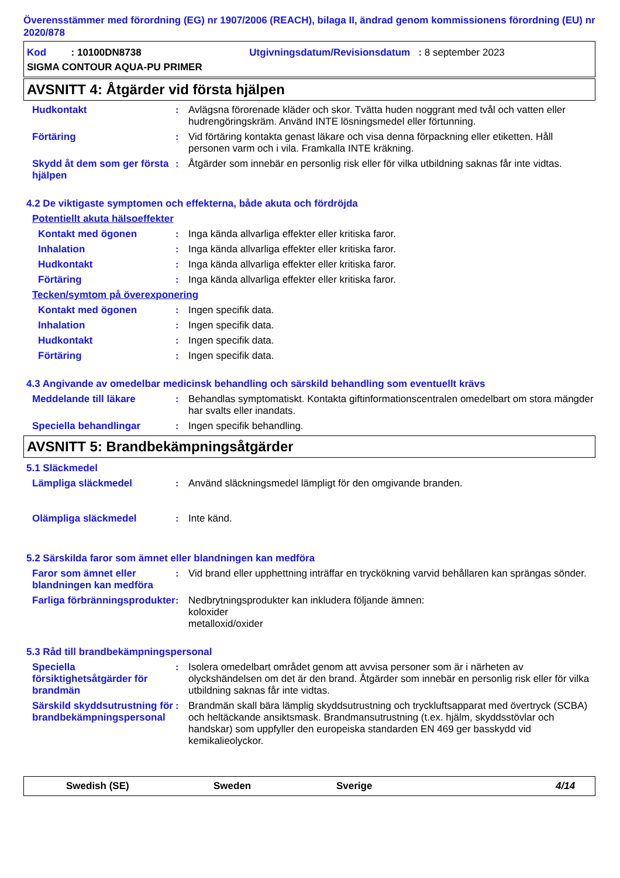Överensstämmer med förordning (EG) nr 1907/2006 (REACH), bilaga II, ändrad genom kommissionens förordning (EU) nr 2020/878
Kod : 10100DN8738 Utgivningsdatum/Revisionsdatum : 8 september 2023
SIGMA CONTOUR AQUA-PU PRIMER
AVSNITT 4: Åtgärder vid första hjälpen
Hudkontakt : Avlägsna förorenade kläder och skor. Tvätta huden noggrant med tvål och vatten eller hudrengöringskräm. Använd INTE lösningsmedel eller förtunning.
Förtäring : Vid förtäring kontakta genast läkare och visa denna förpackning eller etiketten. Håll personen varm och i vila. Framkalla INTE kräkning.
Skydd åt dem som ger första hjälpen
: Åtgärder som innebär en personlig risk eller för vilka utbildning saknas får inte vidtas.
4.2 De viktigaste symptomen och effekterna, både akuta och fördröjda
Potentiellt akuta hälsoeffekter
Kontakt med ögonen : Inga kända allvarliga effekter eller kritiska faror.
Inhalation : Inga kända allvarliga effekter eller kritiska faror.
Hudkontakt : Inga kända allvarliga effekter eller kritiska faror.
Förtäring : Inga kända allvarliga effekter eller kritiska faror.
Tecken/symtom på överexponering
Kontakt med ögonen : Ingen specifik data.
Inhalation : Ingen specifik data.
Hudkontakt : Ingen specifik data.
Förtäring : Ingen specifik data.
4.3 Angivande av omedelbar medicinsk behandling och särskild behandling som eventuellt krävs
Meddelande till läkare : Behandlas symptomatiskt. Kontakta giftinformationscentralen omedelbart om stora mängder har svalts eller inandats.
Speciella behandlingar : Ingen specifik behandling.
AVSNITT 5: Brandbekämpningsåtgärder
5.1 Släckmedel
Lämpliga släckmedel : Använd släckningsmedel lämpligt för den omgivande branden.
Olämpliga släckmedel : Inte känd.
5.2 Särskilda faror som ämnet eller blandningen kan medföra
Faror som ämnet eller blandningen kan medföra
: Vid brand eller upphettning inträffar en tryckökning varvid behållaren kan sprängas sönder.
Farliga förbränningsprodukter
: Nedbrytningsprodukter kan inkludera följande ämnen:
koloxider
metalloxid/oxider
5.3 Råd till brandbekämpningspersonal
Speciella försiktighetsåtgärder för brandmän
: Isolera omedelbart området genom att avvisa personer som är i närheten av olyckshändelsen om det är den brand. Åtgärder som innebär en personlig risk eller för vilka utbildning saknas får inte vidtas.
Särskild skyddsutrustning för brandbekämpningspersonal
: Brandmän skall bära lämplig skyddsutrustning och tryckluftsapparat med övertryck (SCBA) och heltäckande ansiktsmask. Brandmansutrustning (t.ex. hjälm, skyddsstövlar och handskar) som uppfyller den europeiska standarden EN 469 ger basskydd vid kemikalieolyckor.
Swedish (SE) Sweden Sverige 4/14